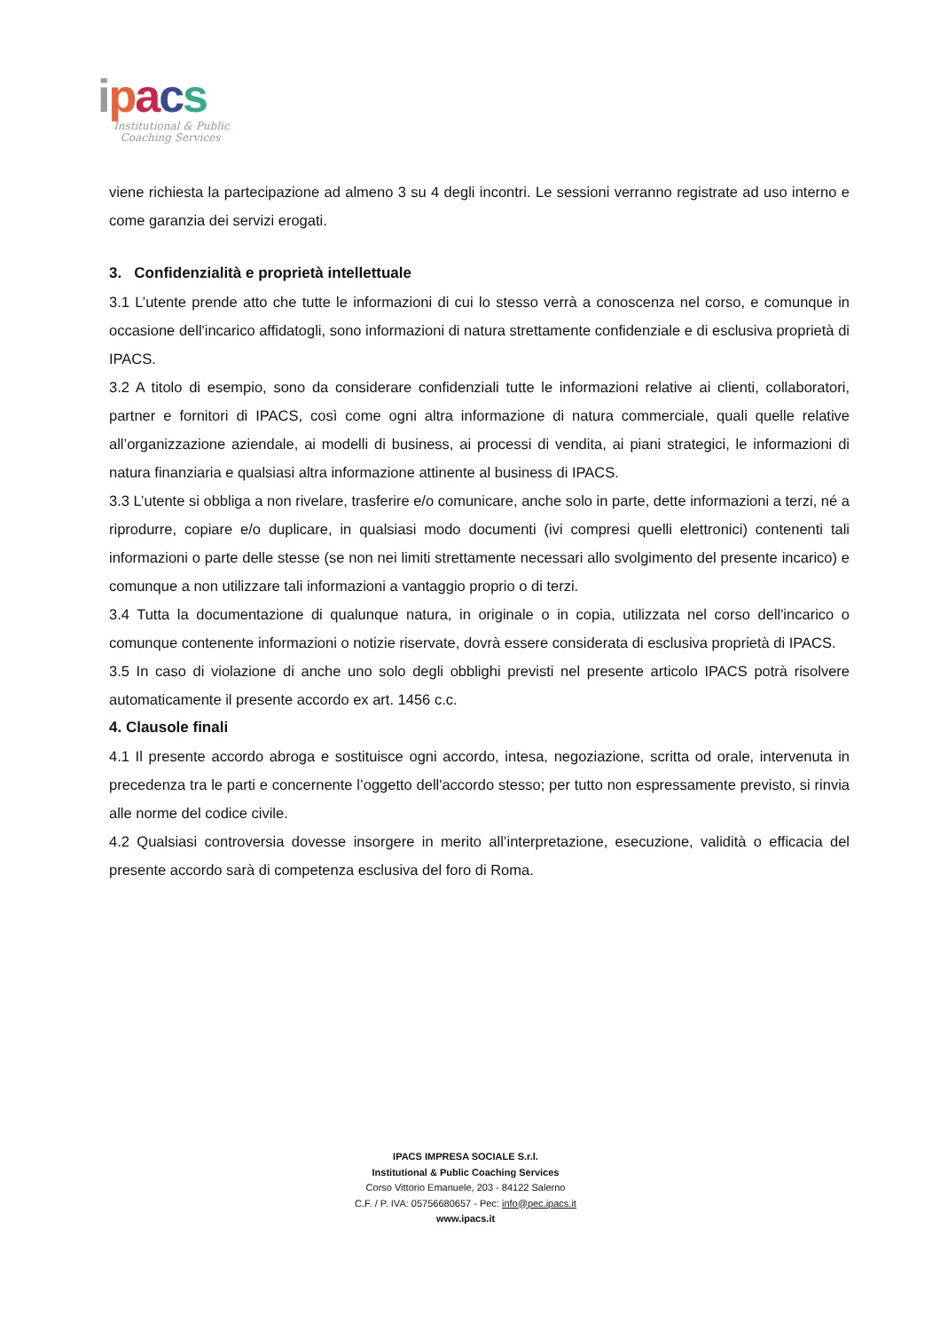ipacs
Institutional & Public
Coaching Services
viene richiesta la partecipazione ad almeno 3 su 4 degli incontri. Le sessioni verranno registrate ad uso interno e come garanzia dei servizi erogati.
3. Confidenzialità e proprietà intellettuale
3.1 L’utente prende atto che tutte le informazioni di cui lo stesso verrà a conoscenza nel corso, e comunque in occasione dell'incarico affidatogli, sono informazioni di natura strettamente confidenziale e di esclusiva proprietà di IPACS.
3.2 A titolo di esempio, sono da considerare confidenziali tutte le informazioni relative ai clienti, collaboratori, partner e fornitori di IPACS, così come ogni altra informazione di natura commerciale, quali quelle relative all’organizzazione aziendale, ai modelli di business, ai processi di vendita, ai piani strategici, le informazioni di natura finanziaria e qualsiasi altra informazione attinente al business di IPACS.
3.3 L’utente si obbliga a non rivelare, trasferire e/o comunicare, anche solo in parte, dette informazioni a terzi, né a riprodurre, copiare e/o duplicare, in qualsiasi modo documenti (ivi compresi quelli elettronici) contenenti tali informazioni o parte delle stesse (se non nei limiti strettamente necessari allo svolgimento del presente incarico) e comunque a non utilizzare tali informazioni a vantaggio proprio o di terzi.
3.4 Tutta la documentazione di qualunque natura, in originale o in copia, utilizzata nel corso dell'incarico o comunque contenente informazioni o notizie riservate, dovrà essere considerata di esclusiva proprietà di IPACS.
3.5 In caso di violazione di anche uno solo degli obblighi previsti nel presente articolo IPACS potrà risolvere automaticamente il presente accordo ex art. 1456 c.c.
4. Clausole finali
4.1 Il presente accordo abroga e sostituisce ogni accordo, intesa, negoziazione, scritta od orale, intervenuta in precedenza tra le parti e concernente l’oggetto dell'accordo stesso; per tutto non espressamente previsto, si rinvia alle norme del codice civile.
4.2 Qualsiasi controversia dovesse insorgere in merito all’interpretazione, esecuzione, validità o efficacia del presente accordo sarà di competenza esclusiva del foro di Roma.
IPACS IMPRESA SOCIALE S.r.l.
Institutional & Public Coaching Services
Corso Vittorio Emanuele, 203 - 84122 Salerno
C.F. / P. IVA: 05756680657 - Pec: info@pec.ipacs.it
www.ipacs.it